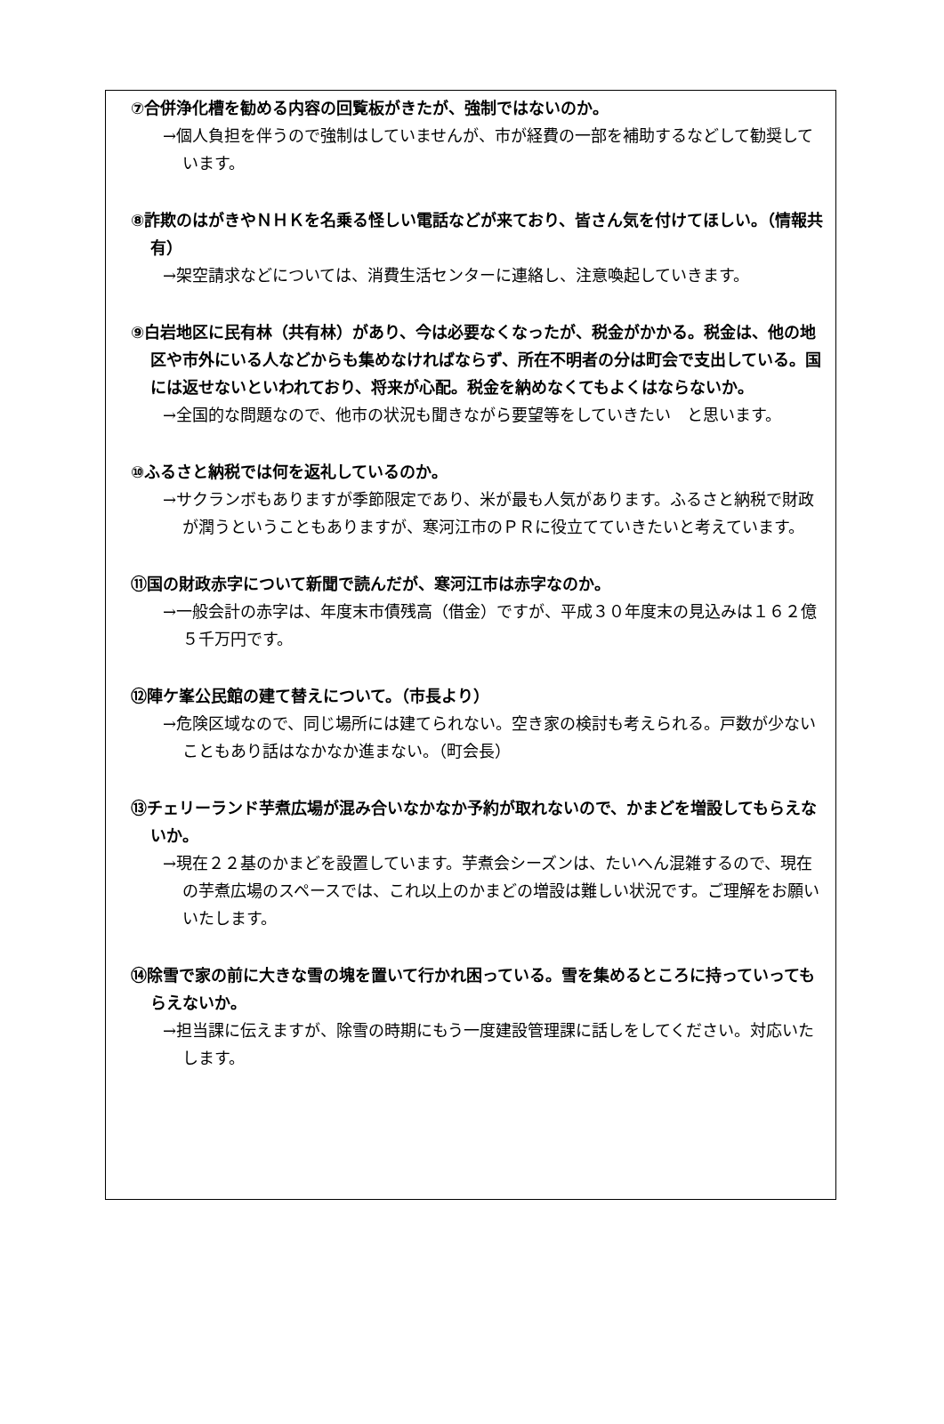⑦合併浄化槽を勧める内容の回覧板がきたが、強制ではないのか。
→個人負担を伴うので強制はしていませんが、市が経費の一部を補助するなどして勧奨しています。
⑧詐欺のはがきやＮＨＫを名乗る怪しい電話などが来ており、皆さん気を付けてほしい。（情報共有）
→架空請求などについては、消費生活センターに連絡し、注意喚起していきます。
⑨白岩地区に民有林（共有林）があり、今は必要なくなったが、税金がかかる。税金は、他の地区や市外にいる人などからも集めなければならず、所在不明者の分は町会で支出している。国には返せないといわれており、将来が心配。税金を納めなくてもよくはならないか。
→全国的な問題なので、他市の状況も聞きながら要望等をしていきたい　と思います。
⑩ふるさと納税では何を返礼しているのか。
→サクランボもありますが季節限定であり、米が最も人気があります。ふるさと納税で財政が潤うということもありますが、寒河江市のＰＲに役立てていきたいと考えています。
⑪国の財政赤字について新聞で読んだが、寒河江市は赤字なのか。
→一般会計の赤字は、年度末市債残高（借金）ですが、平成３０年度末の見込みは１６２億５千万円です。
⑫陣ケ峯公民館の建て替えについて。（市長より）
→危険区域なので、同じ場所には建てられない。空き家の検討も考えられる。戸数が少ないこともあり話はなかなか進まない。（町会長）
⑬チェリーランド芋煮広場が混み合いなかなか予約が取れないので、かまどを増設してもらえないか。
→現在２２基のかまどを設置しています。芋煮会シーズンは、たいへん混雑するので、現在の芋煮広場のスペースでは、これ以上のかまどの増設は難しい状況です。ご理解をお願いいたします。
⑭除雪で家の前に大きな雪の塊を置いて行かれ困っている。雪を集めるところに持っていってもらえないか。
→担当課に伝えますが、除雪の時期にもう一度建設管理課に話しをしてください。対応いたします。